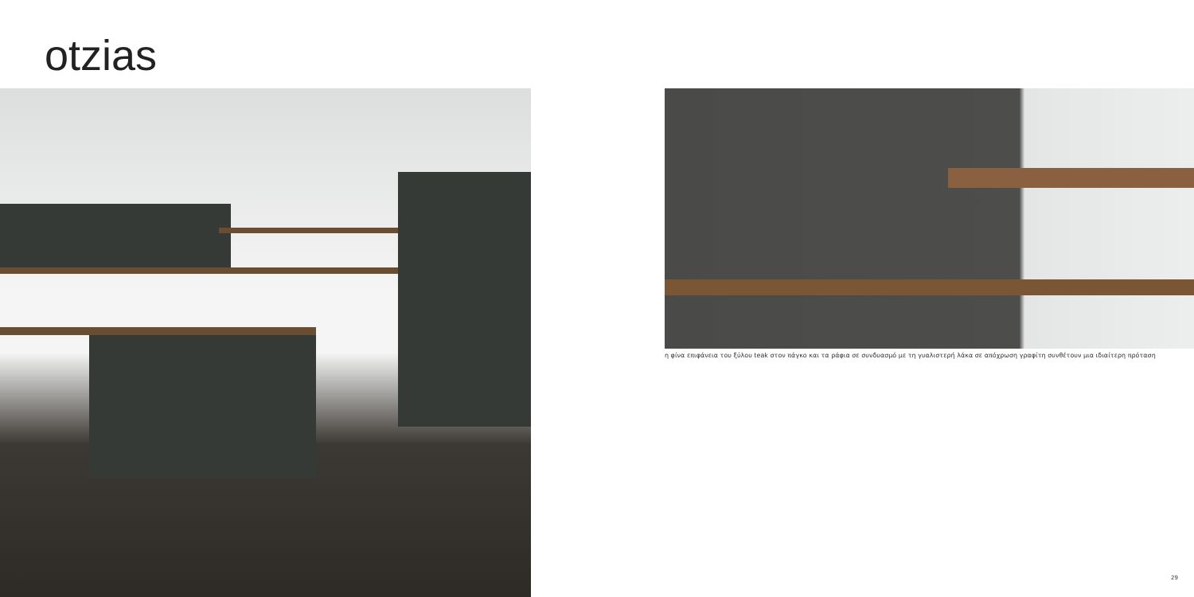otzias
28
η φίνα επιφάνεια του ξύλου teak στον πάγκο και τα ράφια σε συνδυασμό με τη γυαλιστερή λάκα σε απόχρωση γραφίτη συνθέτουν μια ιδιαίτερη πρόταση
29